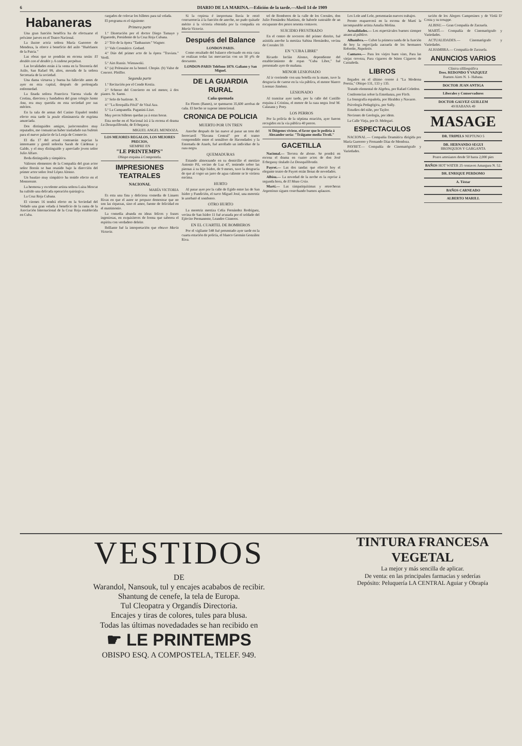6 DIARIO DE LA MARINA.—Edición de la tarde.—Abril 14 de 1909
Habaneras
Una gran función benéfica ha de efectuarse el próximo jueves en el Teatro Nacional.
La ilustre actriz señora María Guerrero de Mendoza, la ofrece á beneficio del asilo "Huérfanos de la Patria."
Las obras que se pondrán en escena serán: El desdén con el desdén y A cadena perpétua.
Las localidades están á la venta en la Tesorería del Asilo, San Rafael 99, altos, morada de la señora Secretaria de la sociedad.
Una dama virtuosa y buena ha fallecido antes de ayer en esta capital, después de prolongada enfermedad.
La finada señora Francisca Varona viuda de Cortina, directora y fundadora del gran colegio Santa Ana, era muy querida en esta sociedad por sus méritos.
En la sala de armas del Casino Español tendrá efecto esta tarde la poule eliminatoria de esgrima anunciada.
Dos distinguidos amigos, jurisconsultos muy reputados, me comunican haber trasladado sus bufetes para el nuevo palacio de la Lonja de Comercio.
El día 17 del actual contraerán nupcias la interesante y gentil señorita Sarah de Cárdenas y Galdo, y el muy distinguido y apreciado joven señor Julio Alfaro.
Boda distinguida y simpática.
Valiosos elementos de la Compañía del gran actor señor Borrás se han reunido bajo la dirección del primer actor señor José López Alonso.
Un bautizo muy simpático ha tenido efecto en el Monserrate.
La hermosa y excelente artista señora Luisa Moscat ha sufrido una delicada operación quirúrgica.
La Cruz Roja Cubana.
El viernes 16 tendrá efecto en la Sociedad del Vedado una gran velada á beneficio de la rama de la Asociación Internacional de la Cruz Roja establecida en Cuba.
cargados de colocar los billetes para tal velada.
El programa es el siguiente:
Primera parte
1.º Disertación por el doctor Diego Tamayo y Figueredo, Presidente de la Cruz Roja Cubana.
2.º Trío de la ópera "Tanhausser." Wagner.
3.º Vals Cromático. Godard.
4.º Dúo del primer acto de la ópera "Traviata." Verdi.
5.º Airs Russis. Wienawski.
6.º (a) Polonaise en la bemol. Chopin. (b) Valse de Concert. Pfeiffer.
Segunda parte
1.º Recitación por el Conde Kostia.
2.º Scherzo del Concierto en sol menor, á dos pianos. St. Saens.
3.º Solo de barítono. X.
4.º "La Rosquilla Fósil" de Vital Aza.
5.º La Campanella. Paganini-Liszt.
Muy pocos billetes quedan ya á estas horas.
Esta noche en el Nacional irá á la escena el drama La Desequilibrada, de Echegaray.
MIGUEL ANGEL MENDOZA.
LOS MEJORES REGALOS, LOS MEJORES PRECIOS,
SIEMPRE EN
"LE PRINTEMPS"
Obispo esquina á Compostela.
IMPRESIONES TEATRALES
NACIONAL
MARÍA VICTORIA
Es esta una fina y deliciosa comedia de Linares Rivas en que el autor se propuso demostrar que no son las riquezas, sino el amor, fuente de felicidad en el matrimonio.
La comedia abunda en ideas felices y frases ingeniosas, en exquisiteces de forma que saborea el espíritu con verdadero deleite.
Brillante fué la interpretación que obtuvo María Victoria.
Si la copiosa é inoportuna lluvia le restó concurrencia á la función de anoche, no pudo quitarle mérito á la victoria obtenida por la compañía en María Victoria.
Después del Balance
LONDON PARIS.
Como resultado del balance efectuado en esta casa se realizan todas las mercancías con un 50 p% de descuento.
LONDON-PARIS Teléfono 1879. Galiano y San Miguel.
DE LA GUARDIA RURAL
Caña quemada
En Flores (Banes), se quemaron 35,600 arrobas de caña. El hecho se supone intencional.
CRONICA DE POLICIA
MUERTO POR UN TREN
Anoche después de las nueve al pasar un tren del ferrocarril "Havana Central" por el tramo comprendido entre el semáforo de Hacendados y la Ensenada de Atarés, fué arrollado un individuo de la raza negra.
QUEMADURAS
Estando almorzando en su domicilio el mestizo Antonio Pil, vecino de Luz 47, teniendo sobre las piernas á su hijo Isidro, de 9 meses, tuvo la desgracia de que al coger un jarro de agua caliente se le virtiera encima.
HURTO
Al pasar ayer por la calle de Egido entre las de San Isidro y Fundición, el turco Miguel José, una meretriz le arrebató el sombrero.
OTRO HURTO
La meretriz mestiza Celia Fernández Rodríguez, vecina de San Isidro 11 fué acusada por el soldado del Ejército Permanente, Leandro Cisneros.
EN EL CUARTEL DE BOMBEROS
Por el vigilante 548 fué presentado ayer tarde en la cuarta estación de policía, el blanco Germán González Riva.
tel de Bomberos de la calle de los Corrales, don Julio Fernández Martínez, de haberle sustraído de un escaparate dos pesos sesenta centavos.
SUICIDIO FRUSTRADO
En el centro de socorros del primer distrito, fué asistida anoche la mestiza Sabina Hernández, vecina de Corrales 59.
EN "CUBA LIBRE"
Ricardo Inclán Alonso, dependiente del establecimiento de ropas "Cuba Libre," fué presentado ayer de mañana.
MENOR LESIONADO
Al ir corriendo con una botella en la mano, tuvo la desgracia de caerse en la vía pública, el menor blanco Lorenzo Jiménez.
LESIONADO
Al transitar ayer tarde, por la calle del Castillo esquina á Cristina, el menor de la raza negra José M. Calasanz y Poey.
LOS PERROS
Por la policía de la séptima estación, ayer fueron recogidos en la vía pública 40 perros.
Si Diógenes viviese, el favor que le pediría á Alexander sería: "Tráigame media Tivoli."
GACETILLA
Nacional.— Tercera de abono. Se pondrá en escena el drama en cuatro actos de don José Echegaray titulado La Desequilibrada.
Payret.— Las dos tandas que ofreció hoy el elegante teatro de Payret están llenas de novedades.
Albisu.— La novedad de la noche es la reprise á segunda hora, de El Mozo Crúo.
Martí.— Las simpatiquísimas y retrecheras Argentinas siguen cosechando buenos aplausos.
Los Lole and Lole, presentarán nuevos trabajos.
Pronto reaparecerá en la escena de Martí la incomparable artista Amalia Molina.
Actualidades.— Los espectáculos buenos siempre atraen al público.
Alhambra.— Cubre la primera tanda de la función de hoy la regocijada zarzuela de los hermanos Robreño, Napoleón.
Cantares.— Para los viejos buen vino, Para las viejas cerveza, Para cigarros de búten Cigarros de Castañeda.
LIBROS
llegados en el último correo á "La Moderna Poesía," Obispo 131, 133 y 135.
Tratado elemental de Algebra, por Rafael Celedon.
Conferencias sobre la Enseñanza, por Fitch.
La fonografía española, por Hiraldez y Navarro.
Psicología Pedagógica, por Sully.
Estudios del niño, por Taylor.
Nociones de Geología, por idem.
La Calle Vieja, por D. Melegari.
ESPECTACULOS
NACIONAL.— Compañía Dramática dirigida por María Guerrero y Fernando Díaz de Mendoza.
PAYRET.— Compañía de Cinematógrafo y Variedades.
tación de los Alegres Campesinos y de Violá D' Costa y su trouppe.
ALBISU.— Gran Compañía de Zarzuela.
MARTÍ.— Compañía de Cinematógrafo y Variedades.
ACTUALIDADES.— Cinematógrafo y Variedades.
ALHAMBRA.— Compañía de Zarzuela.
ANUNCIOS VARIOS
Clínica sifiliográfica
Dres. REDONDO Y VAZQUEZ
Buenos Aires N. 1- Habana.
DOCTOR JUAN ANTIGA
Liberales y Conservadores
DOCTOR GALVEZ GUILLEM
49 HABANA 49
MASAGE
DR. TRIPELS NEPTUNO 5
DR. HERNANDO SEGUI
BRONQUIOS Y GARGANTA
Pozos artesianos desde 50 hasta 2,000 pies
BAÑOS HOT WATER 25 centavos Amargura N. 52.
DR. ENRIQUE PERDOMO
A. Téstar
BAÑOS CARNEADO
ALBERTO MARILL
VESTIDOS
DE
Warandol, Nansouk, tul y encajes acababos de recibir.
Shantung de cenefe, la tela de Europa.
Tul Cleopatra y Organdís Directoria.
Encajes y tiras de colores, tules para blusa.
Todas las últimas novedadades se han recibido en
☛ LE PRINTEMPS
OBISPO ESQ. A COMPOSTELA, TELEF. 949.
TINTURA FRANCESA VEGETAL
La mejor y más sencilla de aplicar.
De venta: en las principales farmacias y sederías
Depósito: Peluquería LA CENTRAL Aguiar y Obrapía